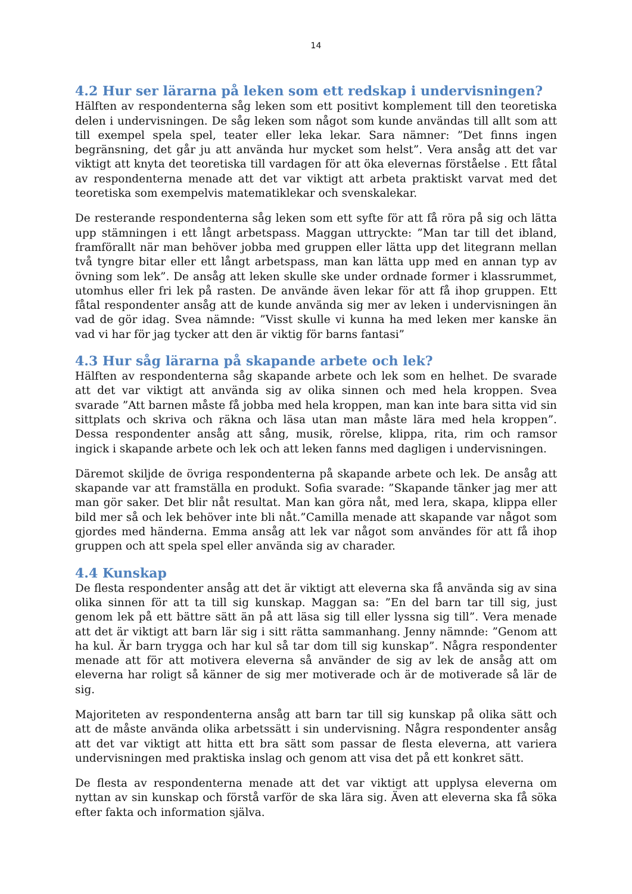14
4.2 Hur ser lärarna på leken som ett redskap i undervisningen?
Hälften av respondenterna såg leken som ett positivt komplement till den teoretiska delen i undervisningen. De såg leken som något som kunde användas till allt som att till exempel spela spel, teater eller leka lekar. Sara nämner: ”Det finns ingen begränsning, det går ju att använda hur mycket som helst”. Vera ansåg att det var viktigt att knyta det teoretiska till vardagen för att öka elevernas förståelse . Ett fåtal av respondenterna menade att det var viktigt att arbeta praktiskt varvat med det teoretiska som exempelvis matematiklekar och svenskalekar.
De resterande respondenterna såg leken som ett syfte för att få röra på sig och lätta upp stämningen i ett långt arbetspass. Maggan uttryckte: ”Man tar till det ibland, framförallt när man behöver jobba med gruppen eller lätta upp det litegrann mellan två tyngre bitar eller ett långt arbetspass, man kan lätta upp med en annan typ av övning som lek”. De ansåg att leken skulle ske under ordnade former i klassrummet, utomhus eller fri lek på rasten. De använde även lekar för att få ihop gruppen. Ett fåtal respondenter ansåg att de kunde använda sig mer av leken i undervisningen än vad de gör idag. Svea nämnde: ”Visst skulle vi kunna ha med leken mer kanske än vad vi har för jag tycker att den är viktig för barns fantasi”
4.3 Hur såg lärarna på skapande arbete och lek?
Hälften av respondenterna såg skapande arbete och lek som en helhet. De svarade att det var viktigt att använda sig av olika sinnen och med hela kroppen. Svea svarade ”Att barnen måste få jobba med hela kroppen, man kan inte bara sitta vid sin sittplats och skriva och räkna och läsa utan man måste lära med hela kroppen”. Dessa respondenter ansåg att sång, musik, rörelse, klippa, rita, rim och ramsor ingick i skapande arbete och lek och att leken fanns med dagligen i undervisningen.
Däremot skiljde de övriga respondenterna på skapande arbete och lek. De ansåg att skapande var att framställa en produkt. Sofia svarade: ”Skapande tänker jag mer att man gör saker. Det blir nåt resultat. Man kan göra nåt, med lera, skapa, klippa eller bild mer så och lek behöver inte bli nåt.”Camilla menade att skapande var något som gjordes med händerna. Emma ansåg att lek var något som användes för att få ihop gruppen och att spela spel eller använda sig av charader.
4.4 Kunskap
De flesta respondenter ansåg att det är viktigt att eleverna ska få använda sig av sina olika sinnen för att ta till sig kunskap. Maggan sa: ”En del barn tar till sig, just genom lek på ett bättre sätt än på att läsa sig till eller lyssna sig till”. Vera menade att det är viktigt att barn lär sig i sitt rätta sammanhang. Jenny nämnde: ”Genom att ha kul. Är barn trygga och har kul så tar dom till sig kunskap”. Några respondenter menade att för att motivera eleverna så använder de sig av lek de ansåg att om eleverna har roligt så känner de sig mer motiverade och är de motiverade så lär de sig.
Majoriteten av respondenterna ansåg att barn tar till sig kunskap på olika sätt och att de måste använda olika arbetssätt i sin undervisning. Några respondenter ansåg att det var viktigt att hitta ett bra sätt som passar de flesta eleverna, att variera undervisningen med praktiska inslag och genom att visa det på ett konkret sätt.
De flesta av respondenterna menade att det var viktigt att upplysa eleverna om nyttan av sin kunskap och förstå varför de ska lära sig. Även att eleverna ska få söka efter fakta och information själva.